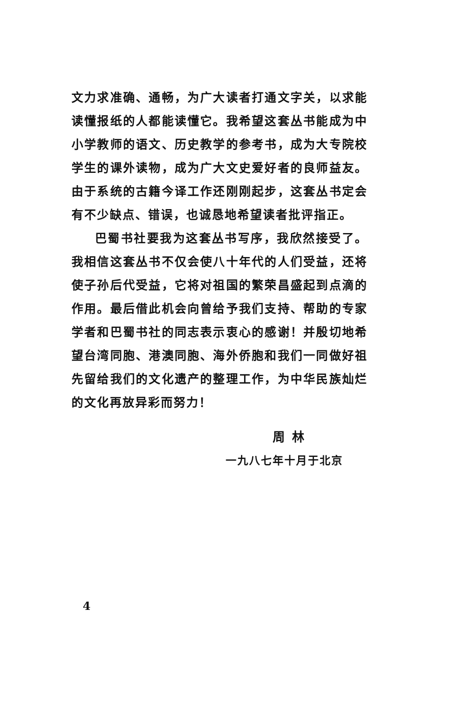文力求准确、通畅，为广大读者打通文字关，以求能读懂报纸的人都能读懂它。我希望这套丛书能成为中小学教师的语文、历史教学的参考书，成为大专院校学生的课外读物，成为广大文史爱好者的良师益友。由于系统的古籍今译工作还刚刚起步，这套丛书定会有不少缺点、错误，也诚恳地希望读者批评指正。
巴蜀书社要我为这套丛书写序，我欣然接受了。我相信这套丛书不仅会使八十年代的人们受益，还将使子孙后代受益，它将对祖国的繁荣昌盛起到点滴的作用。最后借此机会向曾给予我们支持、帮助的专家学者和巴蜀书社的同志表示衷心的感谢！并殷切地希望台湾同胞、港澳同胞、海外侨胞和我们一同做好祖先留给我们的文化遗产的整理工作，为中华民族灿烂的文化再放异彩而努力！
周林
一九八七年十月于北京
4